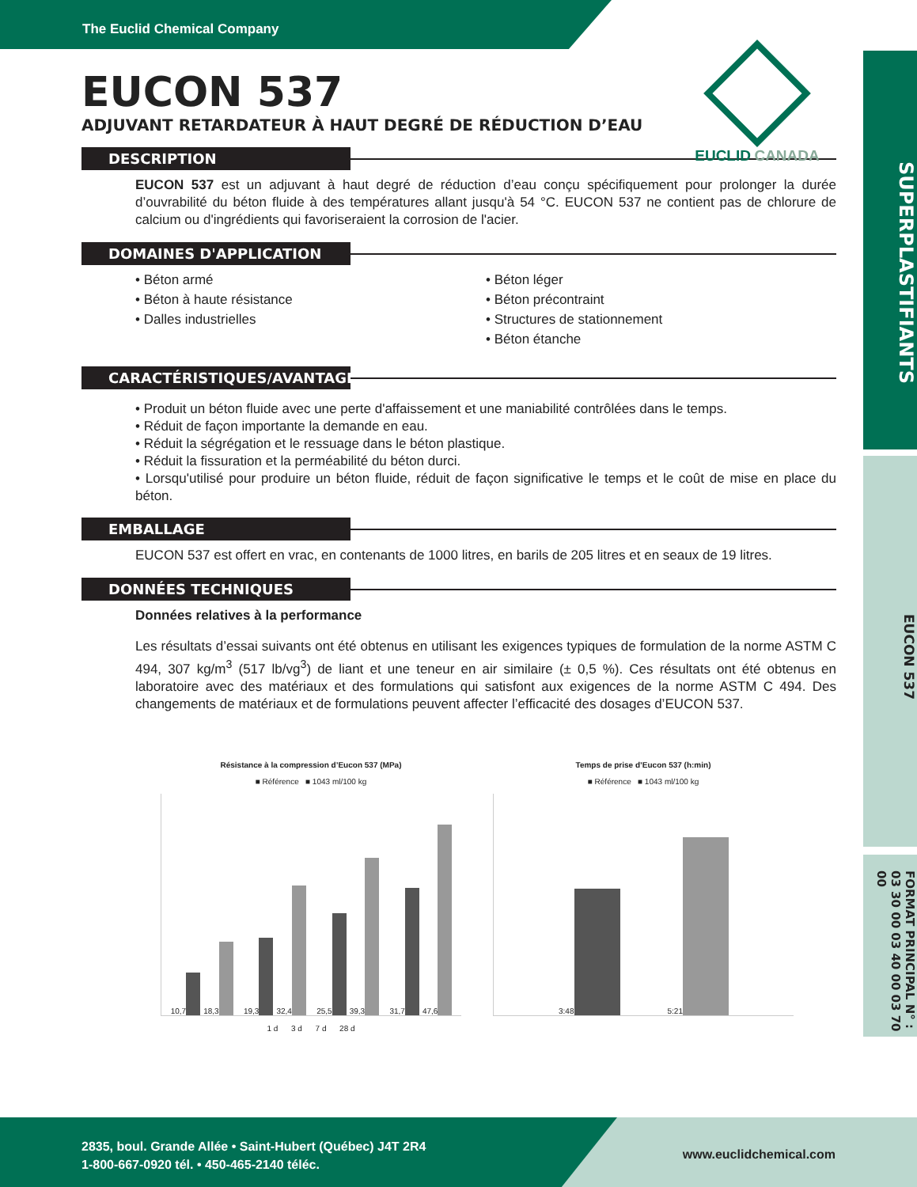The Euclid Chemical Company
SUPERPLASTIFIANTS
EUCON 537
FORMAT PRINCIPAL N° : 03 30 00 03 40 00 03 70 00
EUCLID CANADA
EUCON 537
ADJUVANT RETARDATEUR À HAUT DEGRÉ DE RÉDUCTION D’EAU
DESCRIPTION
EUCON 537 est un adjuvant à haut degré de réduction d’eau conçu spécifiquement pour prolonger la durée d’ouvrabilité du béton fluide à des températures allant jusqu'à 54 °C. EUCON 537 ne contient pas de chlorure de calcium ou d'ingrédients qui favoriseraient la corrosion de l'acier.
DOMAINES D'APPLICATION
• Béton armé
• Béton à haute résistance
• Dalles industrielles
• Béton léger
• Béton précontraint
• Structures de stationnement
• Béton étanche
CARACTÉRISTIQUES/AVANTAGES
• Produit un béton fluide avec une perte d'affaissement et une maniabilité contrôlées dans le temps.
• Réduit de façon importante la demande en eau.
• Réduit la ségrégation et le ressuage dans le béton plastique.
• Réduit la fissuration et la perméabilité du béton durci.
• Lorsqu'utilisé pour produire un béton fluide, réduit de façon significative le temps et le coût de mise en place du béton.
EMBALLAGE
EUCON 537 est offert en vrac, en contenants de 1000 litres, en barils de 205 litres et en seaux de 19 litres.
DONNÉES TECHNIQUES
Données relatives à la performance
Les résultats d’essai suivants ont été obtenus en utilisant les exigences typiques de formulation de la norme ASTM C 494, 307 kg/m<sup>3</sup> (517 lb/vg<sup>3</sup>) de liant et une teneur en air similaire (± 0,5 %). Ces résultats ont été obtenus en laboratoire avec des matériaux et des formulations qui satisfont aux exigences de la norme ASTM C 494. Des changements de matériaux et de formulations peuvent affecter l’efficacité des dosages d’EUCON 537.
Résistance à la compression d’Eucon 537 (MPa)
■ Référence ■ 1043 ml/100 kg
10,7
18,3
19,3
32,4
25,5
39,3
31,7
47,6
1 d 3 d 7 d 28 d
Temps de prise d’Eucon 537 (h:min)
■ Référence ■ 1043 ml/100 kg
3:48
5:21
2835, boul. Grande Allée • Saint-Hubert (Québec) J4T 2R4
1-800-667-0920 tél. • 450-465-2140 téléc.
www.euclidchemical.com